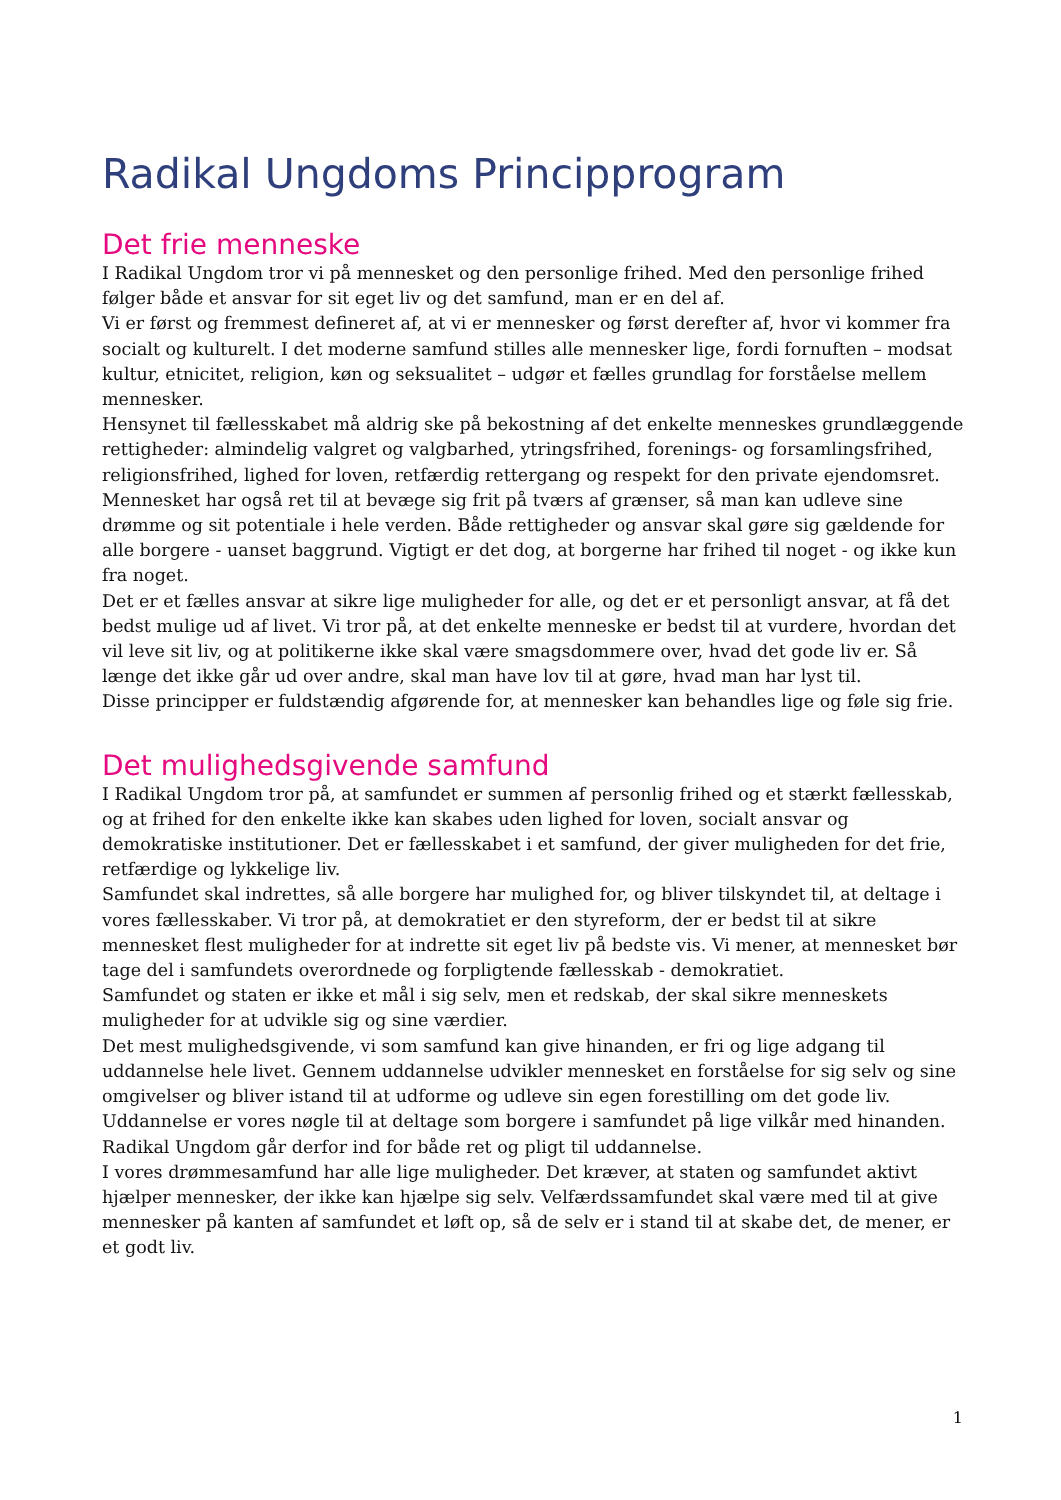Radikal Ungdoms Principprogram
Det frie menneske
I Radikal Ungdom tror vi på mennesket og den personlige frihed. Med den personlige frihed følger både et ansvar for sit eget liv og det samfund, man er en del af.
Vi er først og fremmest defineret af, at vi er mennesker og først derefter af, hvor vi kommer fra socialt og kulturelt. I det moderne samfund stilles alle mennesker lige, fordi fornuften – modsat kultur, etnicitet, religion, køn og seksualitet – udgør et fælles grundlag for forståelse mellem mennesker.
Hensynet til fællesskabet må aldrig ske på bekostning af det enkelte menneskes grundlæggende rettigheder: almindelig valgret og valgbarhed, ytringsfrihed, forenings- og forsamlingsfrihed, religionsfrihed, lighed for loven, retfærdig rettergang og respekt for den private ejendomsret. Mennesket har også ret til at bevæge sig frit på tværs af grænser, så man kan udleve sine drømme og sit potentiale i hele verden. Både rettigheder og ansvar skal gøre sig gældende for alle borgere - uanset baggrund. Vigtigt er det dog, at borgerne har frihed til noget - og ikke kun fra noget.
Det er et fælles ansvar at sikre lige muligheder for alle, og det er et personligt ansvar, at få det bedst mulige ud af livet. Vi tror på, at det enkelte menneske er bedst til at vurdere, hvordan det vil leve sit liv, og at politikerne ikke skal være smagsdommere over, hvad det gode liv er. Så længe det ikke går ud over andre, skal man have lov til at gøre, hvad man har lyst til.
Disse principper er fuldstændig afgørende for, at mennesker kan behandles lige og føle sig frie.
Det mulighedsgivende samfund
I Radikal Ungdom tror på, at samfundet er summen af personlig frihed og et stærkt fællesskab, og at frihed for den enkelte ikke kan skabes uden lighed for loven, socialt ansvar og demokratiske institutioner. Det er fællesskabet i et samfund, der giver muligheden for det frie, retfærdige og lykkelige liv.
Samfundet skal indrettes, så alle borgere har mulighed for, og bliver tilskyndet til, at deltage i vores fællesskaber. Vi tror på, at demokratiet er den styreform, der er bedst til at sikre mennesket flest muligheder for at indrette sit eget liv på bedste vis. Vi mener, at mennesket bør tage del i samfundets overordnede og forpligtende fællesskab - demokratiet.
Samfundet og staten er ikke et mål i sig selv, men et redskab, der skal sikre menneskets muligheder for at udvikle sig og sine værdier.
Det mest mulighedsgivende, vi som samfund kan give hinanden, er fri og lige adgang til uddannelse hele livet. Gennem uddannelse udvikler mennesket en forståelse for sig selv og sine omgivelser og bliver istand til at udforme og udleve sin egen forestilling om det gode liv. Uddannelse er vores nøgle til at deltage som borgere i samfundet på lige vilkår med hinanden. Radikal Ungdom går derfor ind for både ret og pligt til uddannelse.
I vores drømmesamfund har alle lige muligheder. Det kræver, at staten og samfundet aktivt hjælper mennesker, der ikke kan hjælpe sig selv. Velfærdssamfundet skal være med til at give mennesker på kanten af samfundet et løft op, så de selv er i stand til at skabe det, de mener, er et godt liv.
1